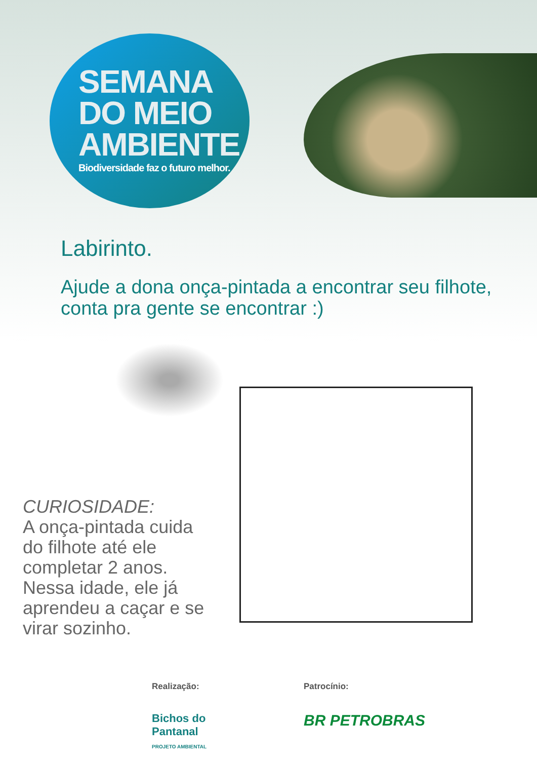SEMANA
DO MEIO
AMBIENTE
Biodiversidade faz o futuro melhor.
Labirinto.
Ajude a dona onça-pintada a encontrar seu filhote,
conta pra gente se encontrar :)
CURIOSIDADE:
A onça-pintada cuida do filhote até ele completar 2 anos. Nessa idade, ele já aprendeu a caçar e se virar sozinho.
Realização:
Bichos do
Pantanal
PROJETO AMBIENTAL
Patrocínio:
BR PETROBRAS